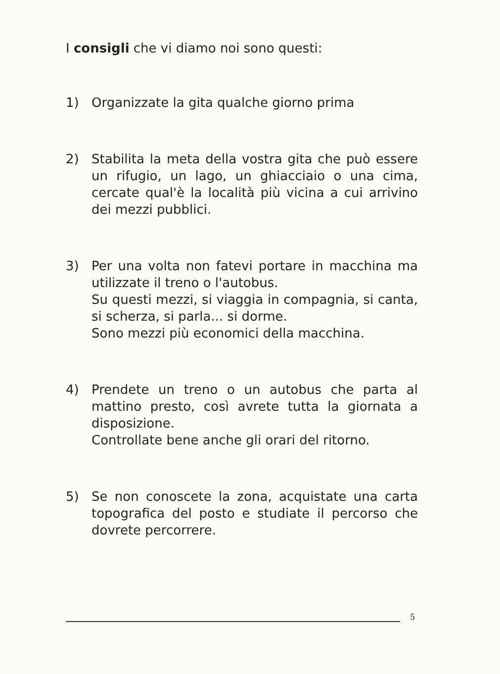I consigli che vi diamo noi sono questi:
1) Organizzate la gita qualche giorno prima
2) Stabilita la meta della vostra gita che può essere un rifugio, un lago, un ghiacciaio o una cima, cercate qual'è la località più vicina a cui arrivino dei mezzi pubblici.
3) Per una volta non fatevi portare in macchina ma utilizzate il treno o l'autobus.
Su questi mezzi, si viaggia in compagnia, si canta, si scherza, si parla... si dorme.
Sono mezzi più economici della macchina.
4) Prendete un treno o un autobus che parta al mattino presto, così avrete tutta la giornata a disposizione.
Controllate bene anche gli orari del ritorno.
5) Se non conoscete la zona, acquistate una carta topografica del posto e studiate il percorso che dovrete percorrere.
5